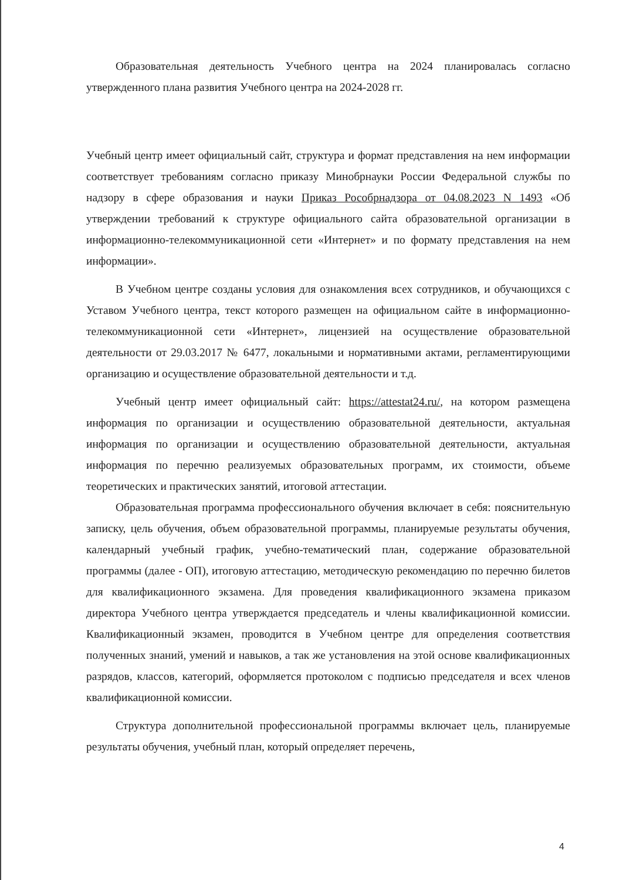Образовательная деятельность Учебного центра на 2024 планировалась согласно утвержденного плана развития Учебного центра на 2024-2028 гг.
Учебный центр имеет официальный сайт, структура и формат представления на нем информации соответствует требованиям согласно приказу Минобрнауки России Федеральной службы по надзору в сфере образования и науки Приказ Рособрнадзора от 04.08.2023 N 1493 «Об утверждении требований к структуре официального сайта образовательной организации в информационно-телекоммуникационной сети «Интернет» и по формату представления на нем информации».
В Учебном центре созданы условия для ознакомления всех сотрудников, и обучающихся с Уставом Учебного центра, текст которого размещен на официальном сайте в информационно-телекоммуникационной сети «Интернет», лицензией на осуществление образовательной деятельности от 29.03.2017 № 6477, локальными и нормативными актами, регламентирующими организацию и осуществление образовательной деятельности и т.д.
Учебный центр имеет официальный сайт: https://attestat24.ru/, на котором размещена информация по организации и осуществлению образовательной деятельности, актуальная информация по организации и осуществлению образовательной деятельности, актуальная информация по перечню реализуемых образовательных программ, их стоимости, объеме теоретических и практических занятий, итоговой аттестации.
Образовательная программа профессионального обучения включает в себя: пояснительную записку, цель обучения, объем образовательной программы, планируемые результаты обучения, календарный учебный график, учебно-тематический план, содержание образовательной программы (далее - ОП), итоговую аттестацию, методическую рекомендацию по перечню билетов для квалификационного экзамена. Для проведения квалификационного экзамена приказом директора Учебного центра утверждается председатель и члены квалификационной комиссии. Квалификационный экзамен, проводится в Учебном центре для определения соответствия полученных знаний, умений и навыков, а так же установления на этой основе квалификационных разрядов, классов, категорий, оформляется протоколом с подписью председателя и всех членов квалификационной комиссии.
Структура дополнительной профессиональной программы включает цель, планируемые результаты обучения, учебный план, который определяет перечень,
4